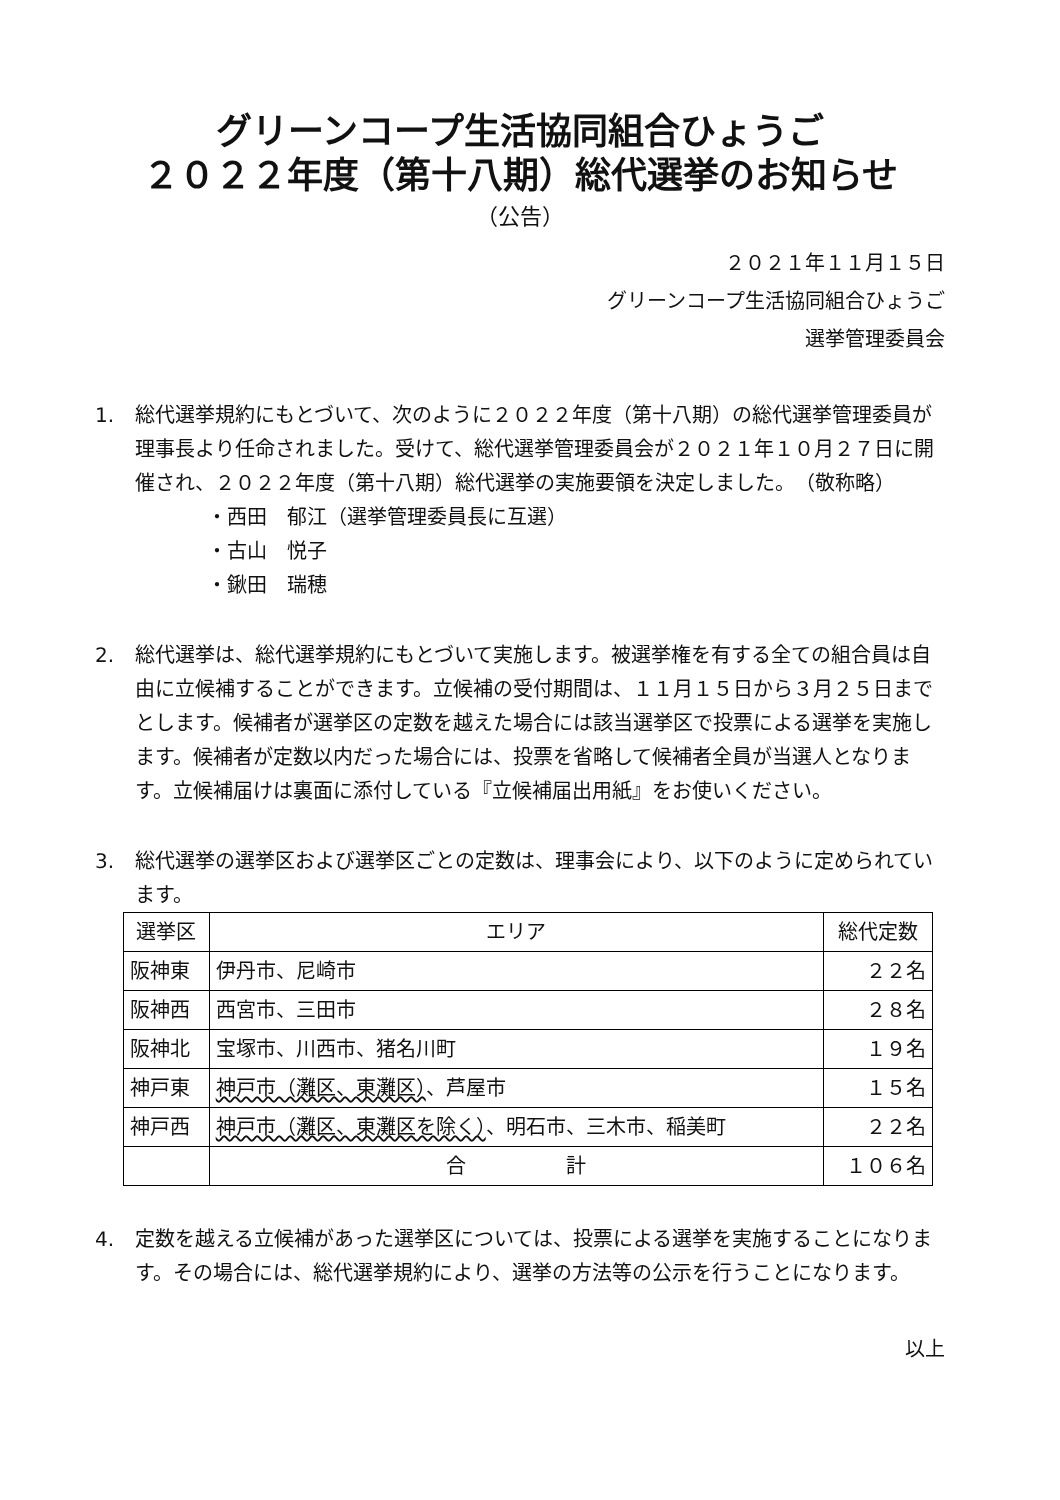グリーンコープ生活協同組合ひょうご
２０２２年度（第十八期）総代選挙のお知らせ
（公告）
２０２１年１１月１５日
グリーンコープ生活協同組合ひょうご
選挙管理委員会
1. 総代選挙規約にもとづいて、次のように２０２２年度（第十八期）の総代選挙管理委員が理事長より任命されました。受けて、総代選挙管理委員会が２０２１年１０月２７日に開催され、２０２２年度（第十八期）総代選挙の実施要領を決定しました。　（敬称略）
・西田　郁江（選挙管理委員長に互選）
・古山　悦子
・鍬田　瑞穂
2. 総代選挙は、総代選挙規約にもとづいて実施します。被選挙権を有する全ての組合員は自由に立候補することができます。立候補の受付期間は、１１月１５日から３月２５日までとします。候補者が選挙区の定数を越えた場合には該当選挙区で投票による選挙を実施します。候補者が定数以内だった場合には、投票を省略して候補者全員が当選人となります。立候補届けは裏面に添付している『立候補届出用紙』をお使いください。
3. 総代選挙の選挙区および選挙区ごとの定数は、理事会により、以下のように定められています。
| 選挙区 | エリア | 総代定数 |
| --- | --- | --- |
| 阪神東 | 伊丹市、尼崎市 | ２２名 |
| 阪神西 | 西宮市、三田市 | ２８名 |
| 阪神北 | 宝塚市、川西市、猪名川町 | １９名 |
| 神戸東 | 神戸市（灘区、東灘区） 、芦屋市 | １５名 |
| 神戸西 | 神戸市（灘区、東灘区を除く） 、明石市、三木市、稲美町 | ２２名 |
| | 合 計 | １０６名 |
4. 定数を越える立候補があった選挙区については、投票による選挙を実施することになります。その場合には、総代選挙規約により、選挙の方法等の公示を行うことになります。
以上